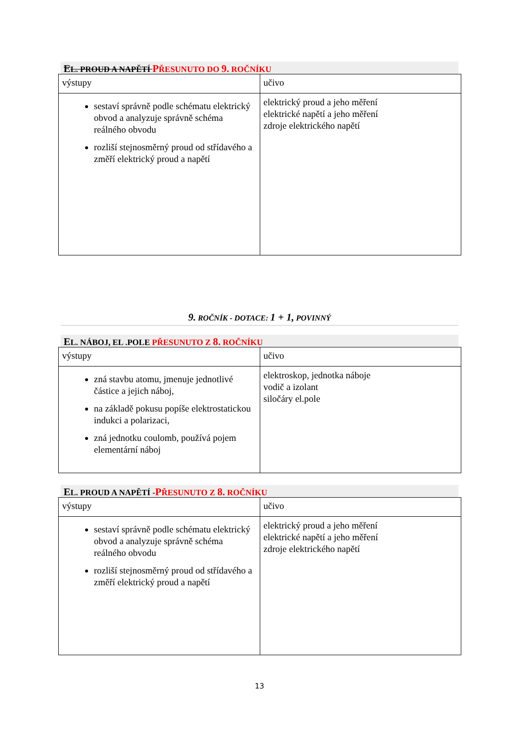EL. PROUD A NAPĚTÍ PŘESUNUTO DO 9. ROČNÍKU
| výstupy | učivo |
| sestaví správně podle schématu elektrický obvod a analyzuje správně schéma reálného obvodu rozliší stejnosměrný proud od střídavého a změří elektrický proud a napětí | elektrický proud a jeho měření elektrické napětí a jeho měření zdroje elektrického napětí |
9. ROČNÍK - DOTACE: 1 + 1, POVINNÝ
EL. NÁBOJ, EL .POLE PŘESUNUTO Z 8. ROČNÍKU
| výstupy | učivo |
| zná stavbu atomu, jmenuje jednotlivé částice a jejich náboj, na základě pokusu popíše elektrostatickou indukci a polarizaci, zná jednotku coulomb, používá pojem elementární náboj | elektroskop, jednotka náboje vodič a izolant siločáry el.pole |
EL. PROUD A NAPĚTÍ -PŘESUNUTO Z 8. ROČNÍKU
| výstupy | učivo |
| sestaví správně podle schématu elektrický obvod a analyzuje správně schéma reálného obvodu rozliší stejnosměrný proud od střídavého a změří elektrický proud a napětí | elektrický proud a jeho měření elektrické napětí a jeho měření zdroje elektrického napětí |
13